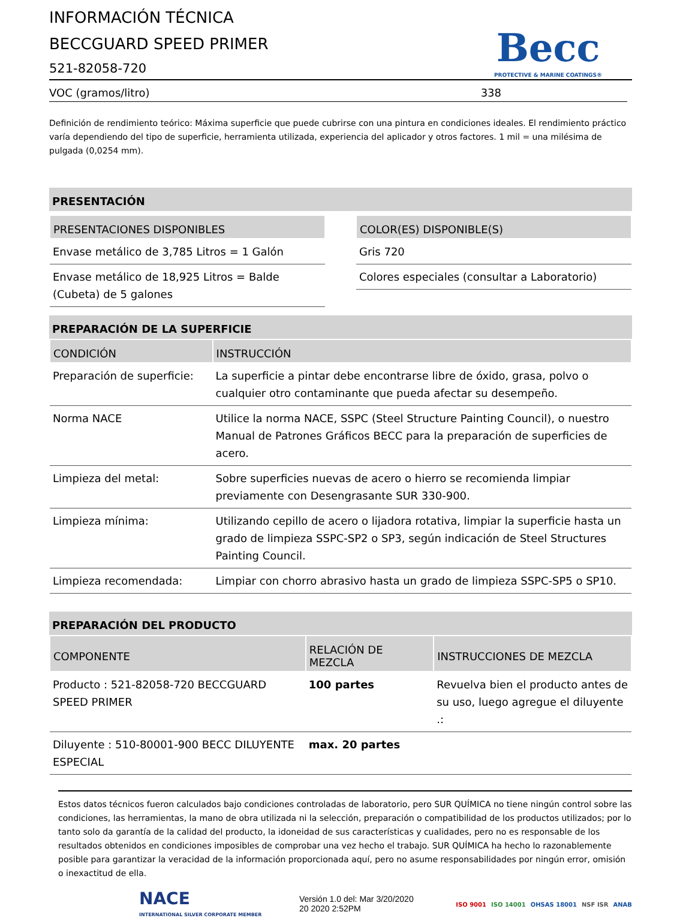INFORMACIÓN TÉCNICA
BECCGUARD SPEED PRIMER
521-82058-720
Becc
PROTECTIVE & MARINE COATINGS®
VOC (gramos/litro) 338
Definición de rendimiento teórico: Máxima superficie que puede cubrirse con una pintura en condiciones ideales. El rendimiento práctico varía dependiendo del tipo de superficie, herramienta utilizada, experiencia del aplicador y otros factores. 1 mil = una milésima de pulgada (0,0254 mm).
PRESENTACIÓN
| PRESENTACIONES DISPONIBLES |
| --- |
| Envase metálico de 3,785 Litros = 1 Galón |
| Envase metálico de 18,925 Litros = Balde (Cubeta) de 5 galones |
| COLOR(ES) DISPONIBLE(S) |
| --- |
| Gris 720 |
| Colores especiales (consultar a Laboratorio) |
PREPARACIÓN DE LA SUPERFICIE
| CONDICIÓN | INSTRUCCIÓN |
| --- | --- |
| Preparación de superficie: | La superficie a pintar debe encontrarse libre de óxido, grasa, polvo o cualquier otro contaminante que pueda afectar su desempeño. |
| Norma NACE | Utilice la norma NACE, SSPC (Steel Structure Painting Council), o nuestro Manual de Patrones Gráficos BECC para la preparación de superficies de acero. |
| Limpieza del metal: | Sobre superficies nuevas de acero o hierro se recomienda limpiar previamente con Desengrasante SUR 330-900. |
| Limpieza mínima: | Utilizando cepillo de acero o lijadora rotativa, limpiar la superficie hasta un grado de limpieza SSPC-SP2 o SP3, según indicación de Steel Structures Painting Council. |
| Limpieza recomendada: | Limpiar con chorro abrasivo hasta un grado de limpieza SSPC-SP5 o SP10. |
PREPARACIÓN DEL PRODUCTO
| COMPONENTE | RELACIÓN DE MEZCLA | INSTRUCCIONES DE MEZCLA |
| --- | --- | --- |
| Producto : 521-82058-720 BECCGUARD SPEED PRIMER | 100 partes | Revuelva bien el producto antes de su uso, luego agregue el diluyente .: |
| Diluyente : 510-80001-900 BECC DILUYENTE ESPECIAL | max. 20 partes | |
Estos datos técnicos fueron calculados bajo condiciones controladas de laboratorio, pero SUR QUÍMICA no tiene ningún control sobre las condiciones, las herramientas, la mano de obra utilizada ni la selección, preparación o compatibilidad de los productos utilizados; por lo tanto solo da garantía de la calidad del producto, la idoneidad de sus características y cualidades, pero no es responsable de los resultados obtenidos en condiciones imposibles de comprobar una vez hecho el trabajo. SUR QUÍMICA ha hecho lo razonablemente posible para garantizar la veracidad de la información proporcionada aquí, pero no asume responsabilidades por ningún error, omisión o inexactitud de ella.
NACE
INTERNATIONAL SILVER CORPORATE MEMBER
Versión 1.0 del: Mar 3/20/2020
20 2020 2:52PM
ISO 9001 ISO 14001 OHSAS 18001 NSF ISR ANAB